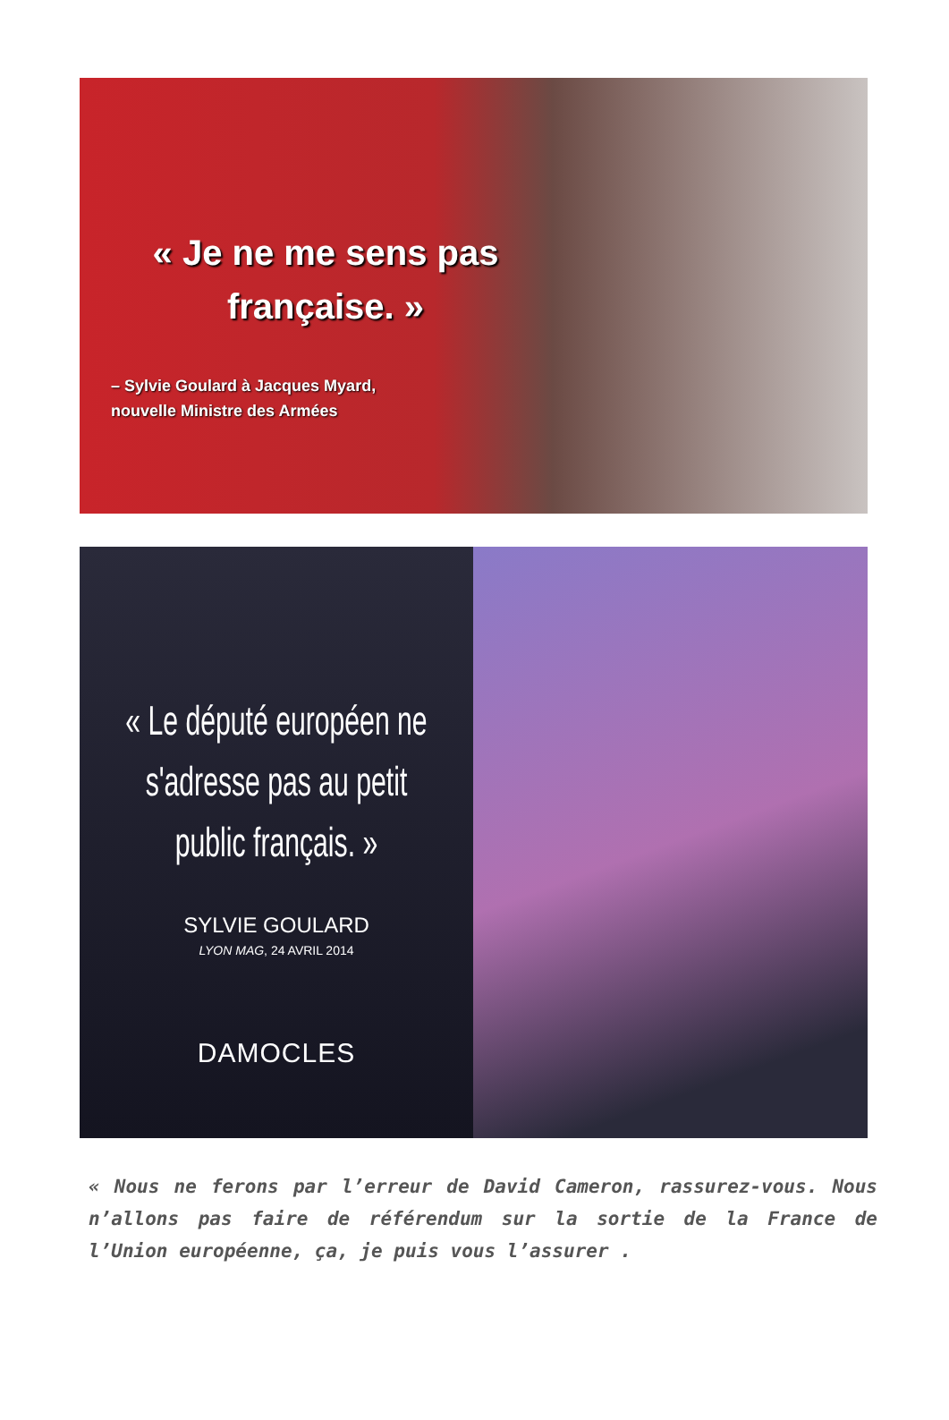« Je ne me sens pas française. »
– Sylvie Goulard à Jacques Myard,
nouvelle Ministre des Armées
« Le député européen ne s'adresse pas au petit public français. »
SYLVIE GOULARD
LYON MAG, 24 AVRIL 2014
DAMOCLES
« Nous ne ferons par l’erreur de David Cameron, rassurez-vous. Nous n’allons pas faire de référendum sur la sortie de la France de l’Union européenne, ça, je puis vous l’assurer .